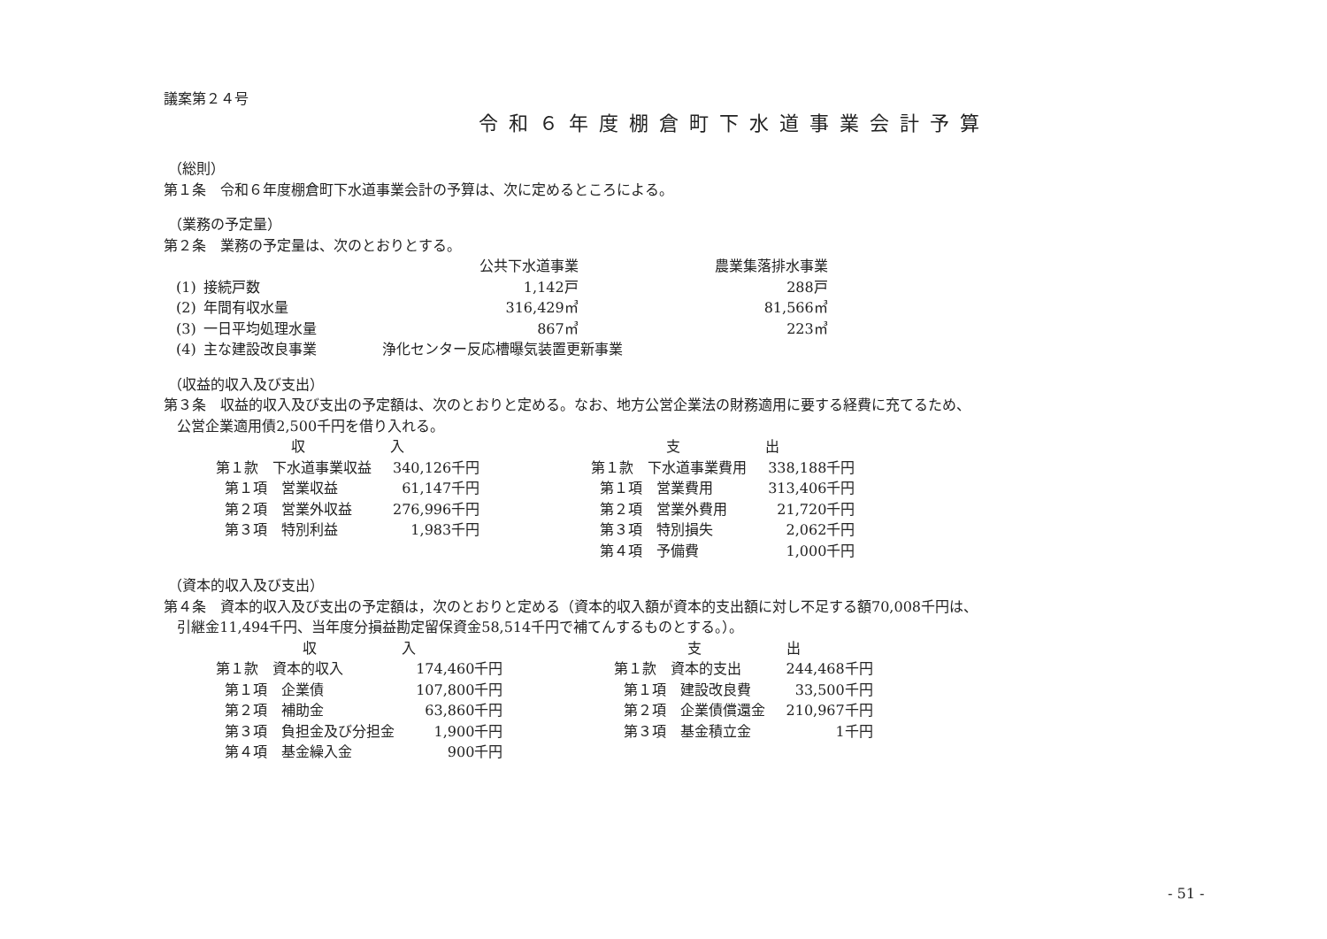議案第２４号
令和６年度棚倉町下水道事業会計予算
（総則）
第１条　令和６年度棚倉町下水道事業会計の予算は、次に定めるところによる。
（業務の予定量）
第２条　業務の予定量は、次のとおりとする。
| | | 公共下水道事業 | 農業集落排水事業 |
| (1) | 接続戸数 | 1,142戸 | 288戸 |
| (2) | 年間有収水量 | 316,429㎥ | 81,566㎥ |
| (3) | 一日平均処理水量 | 867㎥ | 223㎥ |
| (4) | 主な建設改良事業 | 浄化センター反応槽曝気装置更新事業 | |
（収益的収入及び支出）
第３条　収益的収入及び支出の予定額は、次のとおりと定める。なお、地方公営企業法の財務適用に要する経費に充てるため、
公営企業適用債2,500千円を借り入れる。
| 収 入 | | | 支 出 | |
| 第１款 下水道事業収益 | 340,126千円 | | 第１款 下水道事業費用 | 338,188千円 |
| 第１項 営業収益 | 61,147千円 | | 第１項 営業費用 | 313,406千円 |
| 第２項 営業外収益 | 276,996千円 | | 第２項 営業外費用 | 21,720千円 |
| 第３項 特別利益 | 1,983千円 | | 第３項 特別損失 | 2,062千円 |
| | | | 第４項 予備費 | 1,000千円 |
（資本的収入及び支出）
第４条　資本的収入及び支出の予定額は，次のとおりと定める（資本的収入額が資本的支出額に対し不足する額70,008千円は、
引継金11,494千円、当年度分損益勘定留保資金58,514千円で補てんするものとする。）。
| 収 入 | | | 支 出 | |
| 第１款 資本的収入 | 174,460千円 | | 第１款 資本的支出 | 244,468千円 |
| 第１項 企業債 | 107,800千円 | | 第１項 建設改良費 | 33,500千円 |
| 第２項 補助金 | 63,860千円 | | 第２項 企業債償還金 | 210,967千円 |
| 第３項 負担金及び分担金 | 1,900千円 | | 第３項 基金積立金 | 1千円 |
| 第４項 基金繰入金 | 900千円 | | | |
- 51 -